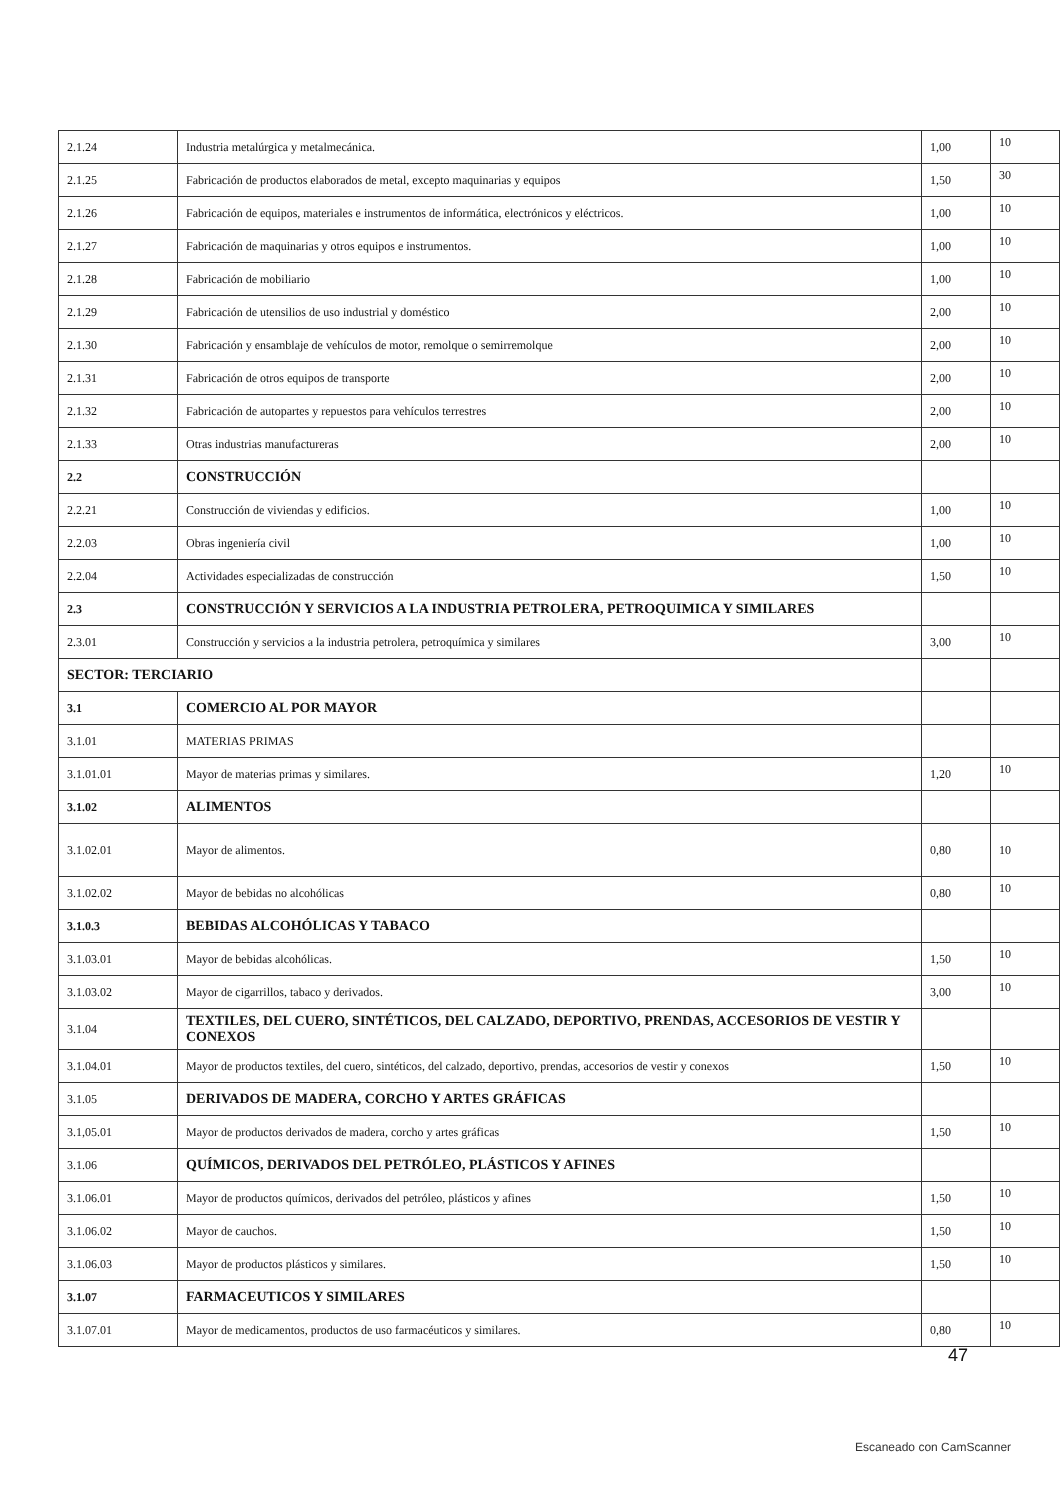| 2.1.24 | Industria metalúrgica y metalmecánica. | 1,00 | 10 |
| 2.1.25 | Fabricación de productos elaborados de metal, excepto maquinarias y equipos | 1,50 | 30 |
| 2.1.26 | Fabricación de equipos, materiales e instrumentos de informática, electrónicos y eléctricos. | 1,00 | 10 |
| 2.1.27 | Fabricación de maquinarias y otros equipos e instrumentos. | 1,00 | 10 |
| 2.1.28 | Fabricación de mobiliario | 1,00 | 10 |
| 2.1.29 | Fabricación de utensilios de uso industrial y doméstico | 2,00 | 10 |
| 2.1.30 | Fabricación y ensamblaje de vehículos de motor, remolque o semirremolque | 2,00 | 10 |
| 2.1.31 | Fabricación de otros equipos de transporte | 2,00 | 10 |
| 2.1.32 | Fabricación de autopartes y repuestos para vehículos terrestres | 2,00 | 10 |
| 2.1.33 | Otras industrias manufactureras | 2,00 | 10 |
| 2.2 | CONSTRUCCIÓN | | |
| 2.2.21 | Construcción de viviendas y edificios. | 1,00 | 10 |
| 2.2.03 | Obras ingeniería civil | 1,00 | 10 |
| 2.2.04 | Actividades especializadas de construcción | 1,50 | 10 |
| 2.3 | CONSTRUCCIÓN Y SERVICIOS A LA INDUSTRIA PETROLERA, PETROQUIMICA Y SIMILARES | | |
| 2.3.01 | Construcción y servicios a la industria petrolera, petroquímica y similares | 3,00 | 10 |
| SECTOR: TERCIARIO | | | |
| 3.1 | COMERCIO AL POR MAYOR | | |
| 3.1.01 | MATERIAS PRIMAS | | |
| 3.1.01.01 | Mayor de materias primas y similares. | 1,20 | 10 |
| 3.1.02 | ALIMENTOS | | |
| 3.1.02.01 | Mayor de alimentos. | 0,80 | 10 |
| 3.1.02.02 | Mayor de bebidas no alcohólicas | 0,80 | 10 |
| 3.1.0.3 | BEBIDAS ALCOHÓLICAS Y TABACO | | |
| 3.1.03.01 | Mayor de bebidas alcohólicas. | 1,50 | 10 |
| 3.1.03.02 | Mayor de cigarrillos, tabaco y derivados. | 3,00 | 10 |
| 3.1.04 | TEXTILES, DEL CUERO, SINTÉTICOS, DEL CALZADO, DEPORTIVO, PRENDAS, ACCESORIOS DE VESTIR Y CONEXOS | | |
| 3.1.04.01 | Mayor de productos textiles, del cuero, sintéticos, del calzado, deportivo, prendas, accesorios de vestir y conexos | 1,50 | 10 |
| 3.1.05 | DERIVADOS DE MADERA, CORCHO Y ARTES GRÁFICAS | | |
| 3.1,05.01 | Mayor de productos derivados de madera, corcho y artes gráficas | 1,50 | 10 |
| 3.1.06 | QUÍMICOS, DERIVADOS DEL PETRÓLEO, PLÁSTICOS Y AFINES | | |
| 3.1.06.01 | Mayor de productos químicos, derivados del petróleo, plásticos y afines | 1,50 | 10 |
| 3.1.06.02 | Mayor de cauchos. | 1,50 | 10 |
| 3.1.06.03 | Mayor de productos plásticos y similares. | 1,50 | 10 |
| 3.1.07 | FARMACEUTICOS Y SIMILARES | | |
| 3.1.07.01 | Mayor de medicamentos, productos de uso farmacéuticos y similares. | 0,80 | 10 |
47
Escaneado con CamScanner